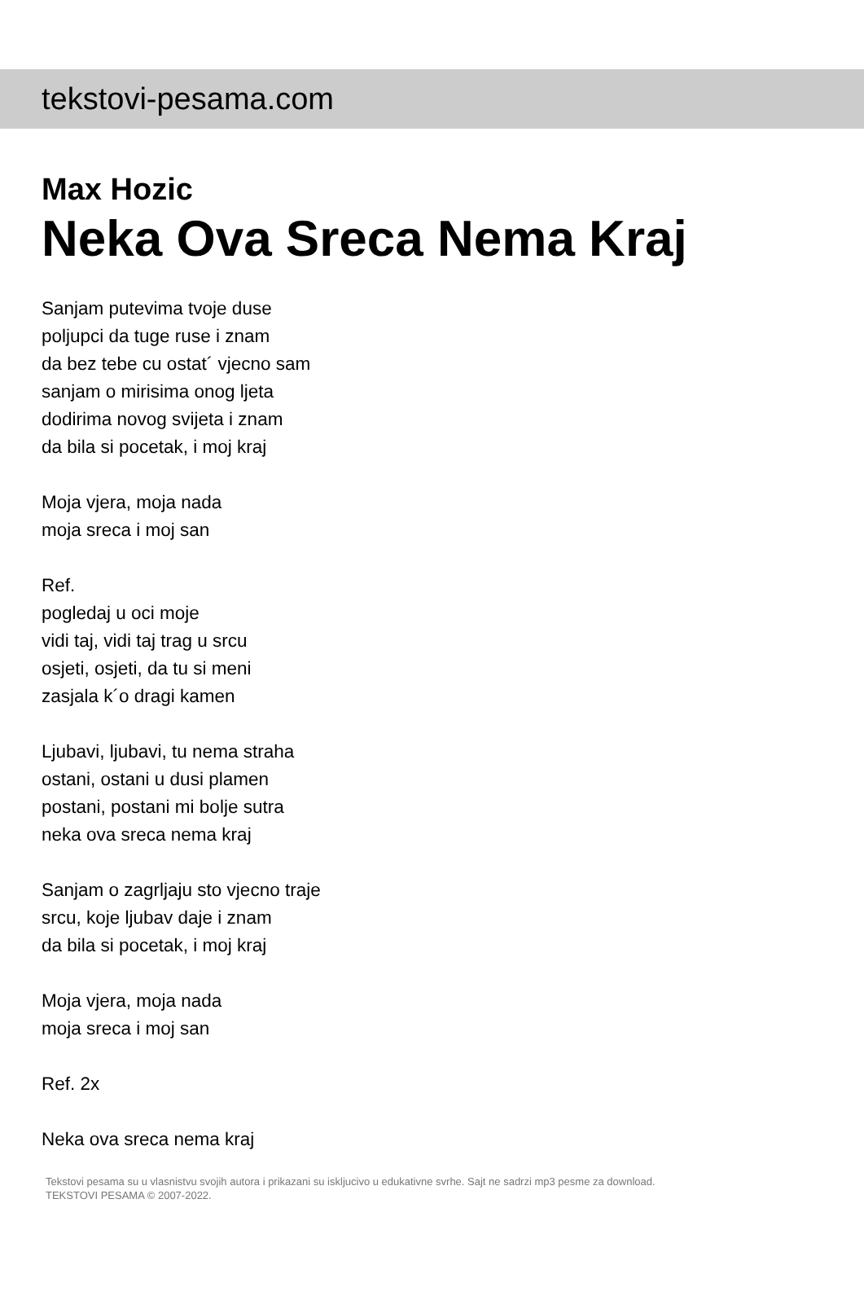tekstovi-pesama.com
Max Hozic
Neka Ova Sreca Nema Kraj
Sanjam putevima tvoje duse
poljupci da tuge ruse i znam
da bez tebe cu ostat´ vjecno sam
sanjam o mirisima onog ljeta
dodirima novog svijeta i znam
da bila si pocetak, i moj kraj
Moja vjera, moja nada
moja sreca i moj san
Ref.
pogledaj u oci moje
vidi taj, vidi taj trag u srcu
osjeti, osjeti, da tu si meni
zasjala k´o dragi kamen
Ljubavi, ljubavi, tu nema straha
ostani, ostani u dusi plamen
postani, postani mi bolje sutra
neka ova sreca nema kraj
Sanjam o zagrljaju sto vjecno traje
srcu, koje ljubav daje i znam
da bila si pocetak, i moj kraj
Moja vjera, moja nada
moja sreca i moj san
Ref. 2x
Neka ova sreca nema kraj
Tekstovi pesama su u vlasnistvu svojih autora i prikazani su iskljucivo u edukativne svrhe. Sajt ne sadrzi mp3 pesme za download.
TEKSTOVI PESAMA © 2007-2022.